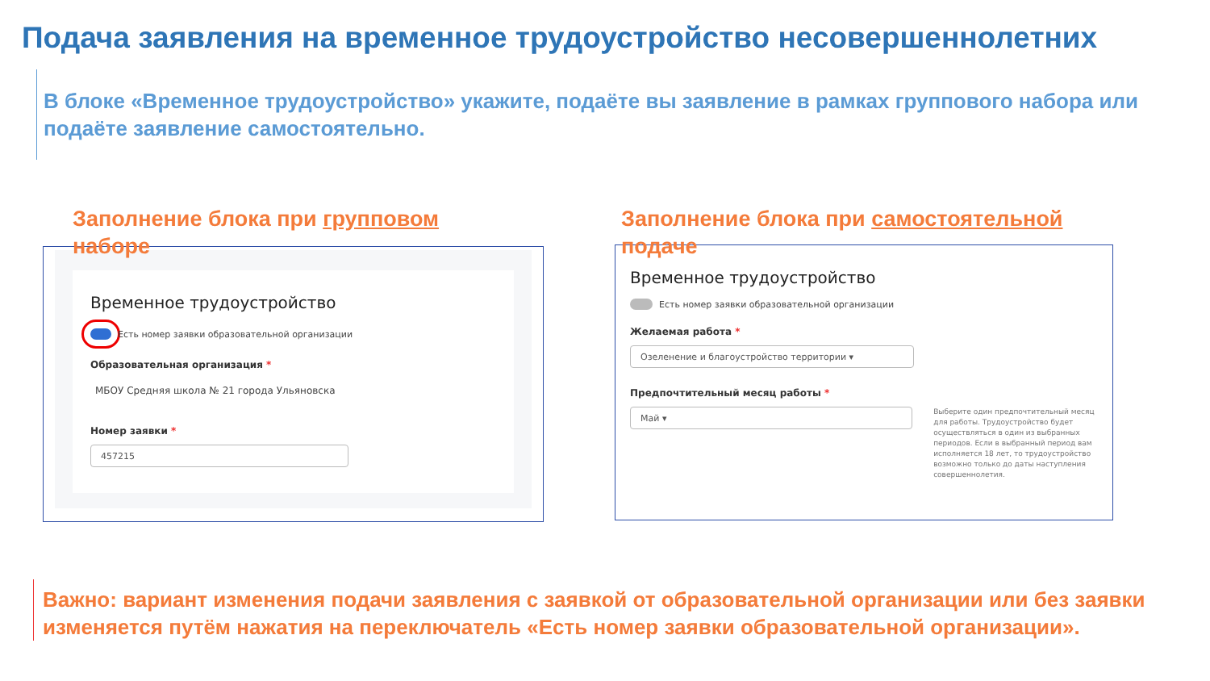Подача заявления на временное трудоустройство несовершеннолетних
В блоке «Временное трудоустройство» укажите, подаёте вы заявление в рамках группового набора или подаёте заявление самостоятельно.
Временное трудоустройство
Есть номер заявки образовательной организации
Образовательная организация *
МБОУ Средняя школа № 21 города Ульяновска
Номер заявки *
457215
Заполнение блока при групповом
наборе
Временное трудоустройство
Есть номер заявки образовательной организации
Желаемая работа *
Озеленение и благоустройство территории ▾
Предпочтительный месяц работы *
Май ▾
Выберите один предпочтительный месяц для работы. Трудоустройство будет осуществляться в один из выбранных периодов. Если в выбранный период вам исполняется 18 лет, то трудоустройство возможно только до даты наступления совершеннолетия.
Заполнение блока при самостоятельной
подаче
Важно: вариант изменения подачи заявления с заявкой от образовательной организации или без заявки изменяется путём нажатия на переключатель «Есть номер заявки образовательной организации».